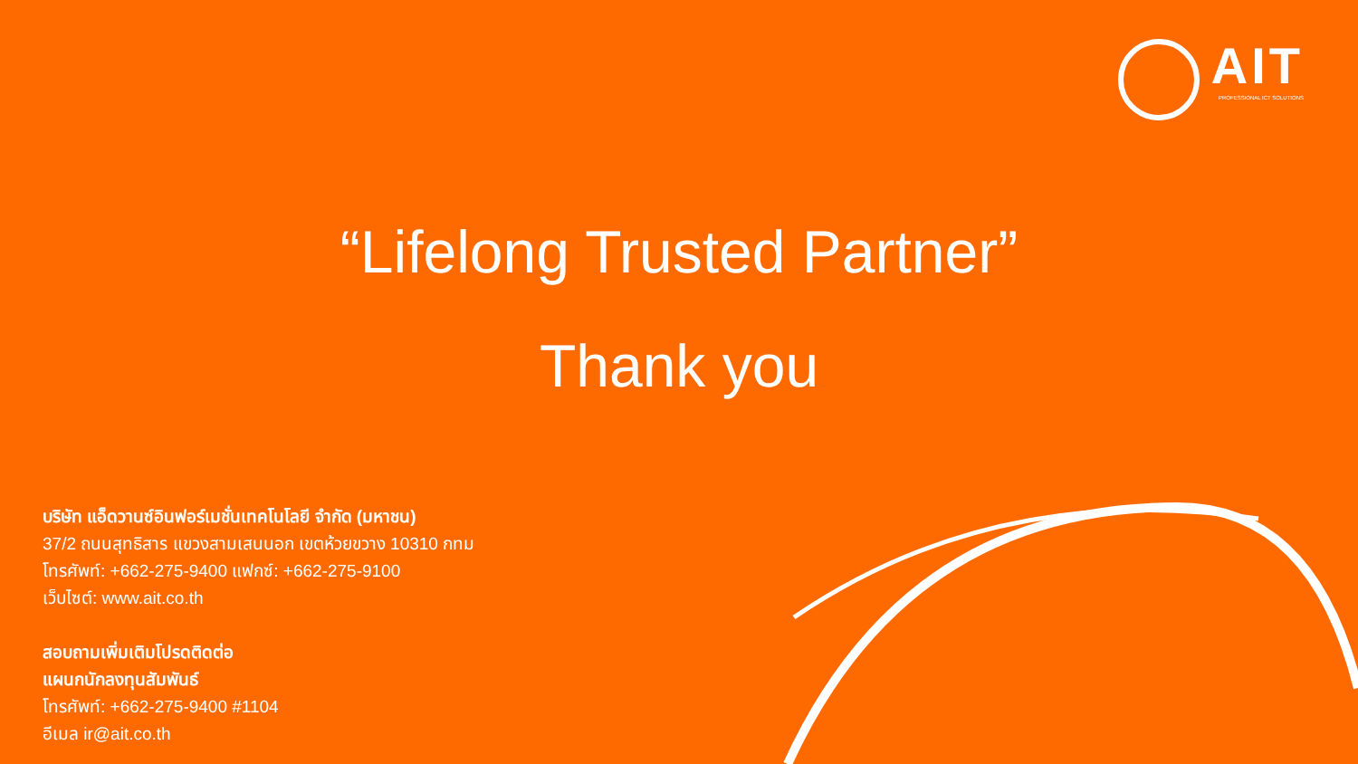AIT
PROFESSIONAL ICT SOLUTIONS
“Lifelong Trusted Partner”
Thank you
บริษัท แอ็ดวานซ์อินฟอร์เมชั่นเทคโนโลยี จำกัด (มหาชน)
37/2 ถนนสุทธิสาร แขวงสามเสนนอก เขตห้วยขวาง 10310 กทม
โทรศัพท์: +662-275-9400 แฟกซ์: +662-275-9100
เว็บไซต์: www.ait.co.th
สอบถามเพิ่มเติมโปรดติดต่อ
แผนกนักลงทุนสัมพันธ์
โทรศัพท์: +662-275-9400 #1104
อีเมล ir@ait.co.th